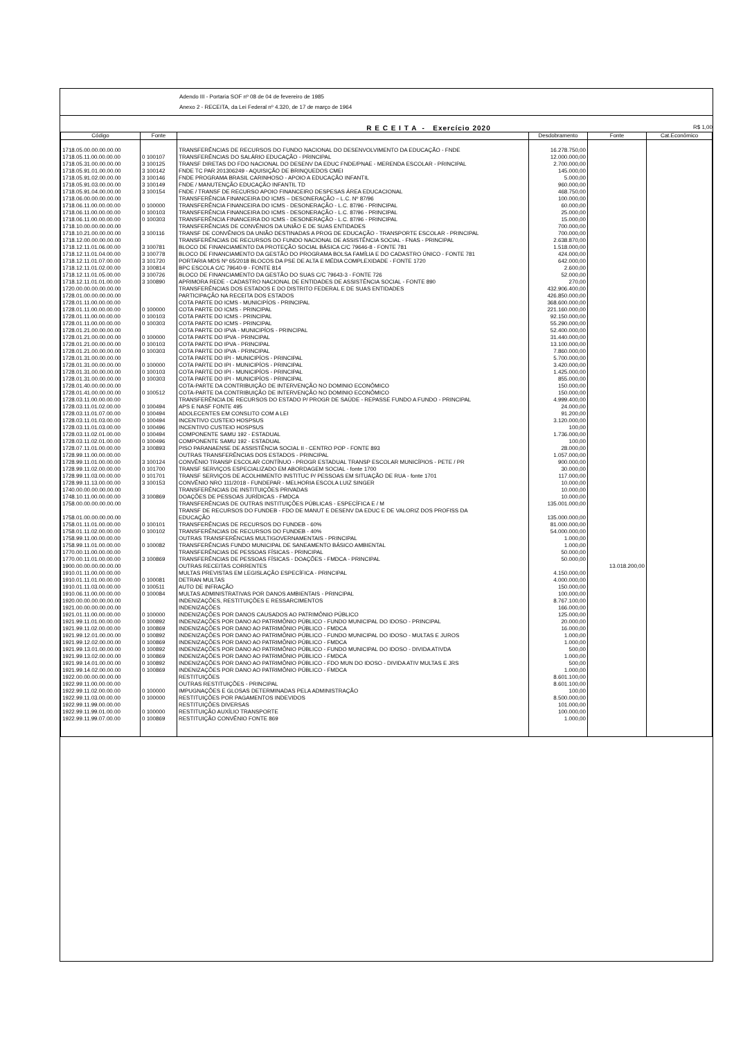Adendo III - Portaria SOF nº 08 de 04 de fevereiro de 1985
Anexo 2 - RECEITA, da Lei Federal nº 4.320, de 17 de março de 1964
R E C E I T A - Exercício 2020 R$ 1,00
| Código | Fonte | | Desdobramento | Fonte | Cat.Econômico |
| --- | --- | --- | --- | --- | --- |
| 1718.05.00.00.00.00.00 | | TRANSFERÊNCIAS DE RECURSOS DO FUNDO NACIONAL DO DESENVOLVIMENTO DA EDUCAÇÃO - FNDE | 16.278.750,00 | | |
| 1718.05.11.00.00.00.00 | 0 100107 | TRANSFERÊNCIAS DO SALÁRIO EDUCAÇÃO - PRINCIPAL | 12.000.000,00 | | |
| 1718.05.31.00.00.00.00 | 3 100125 | TRANSF DIRETAS DO FDO NACIONAL DO DESENV DA EDUC FNDE/PNAE - MERENDA ESCOLAR - PRINCIPAL | 2.700.000,00 | | |
| 1718.05.91.01.00.00.00 | 3 100142 | FNDE TC PAR 201306249 - AQUISIÇÃO DE BRINQUEDOS CMEI | 145.000,00 | | |
| 1718.05.91.02.00.00.00 | 3 100146 | FNDE PROGRAMA BRASIL CARINHOSO - APOIO A EDUCAÇÃO INFANTIL | 5.000,00 | | |
| 1718.05.91.03.00.00.00 | 3 100149 | FNDE / MANUTENÇÃO EDUCAÇÃO INFANTIL TD | 960.000,00 | | |
| 1718.05.91.04.00.00.00 | 3 100154 | FNDE / TRANSF DE RECURSO APOIO FINANCEIRO DESPESAS ÁREA EDUCACIONAL | 468.750,00 | | |
| 1718.06.00.00.00.00.00 | | TRANSFERÊNCIA FINANCEIRA DO ICMS – DESONERAÇÃO – L.C. Nº 87/96 | 100.000,00 | | |
| 1718.06.11.00.00.00.00 | 0 100000 | TRANSFERÊNCIA FINANCEIRA DO ICMS - DESONERAÇÃO - L.C. 87/96 - PRINCIPAL | 60.000,00 | | |
| 1718.06.11.00.00.00.00 | 0 100103 | TRANSFERÊNCIA FINANCEIRA DO ICMS - DESONERAÇÃO - L.C. 87/96 - PRINCIPAL | 25.000,00 | | |
| 1718.06.11.00.00.00.00 | 0 100303 | TRANSFERÊNCIA FINANCEIRA DO ICMS - DESONERAÇÃO - L.C. 87/96 - PRINCIPAL | 15.000,00 | | |
| 1718.10.00.00.00.00.00 | | TRANSFERÊNCIAS DE CONVÊNIOS DA UNIÃO E DE SUAS ENTIDADES | 700.000,00 | | |
| 1718.10.21.00.00.00.00 | 3 100116 | TRANSF DE CONVÊNIOS DA UNIÃO DESTINADAS A PROG DE EDUCAÇÃO - TRANSPORTE ESCOLAR - PRINCIPAL | 700.000,00 | | |
| 1718.12.00.00.00.00.00 | | TRANSFERÊNCIAS DE RECURSOS DO FUNDO NACIONAL DE ASSISTÊNCIA SOCIAL - FNAS - PRINCIPAL | 2.638.870,00 | | |
| 1718.12.11.01.06.00.00 | 3 100781 | BLOCO DE FINANCIAMENTO DA PROTEÇÃO SOCIAL BÁSICA C/C 79646-8 - FONTE 781 | 1.518.000,00 | | |
| 1718.12.11.01.04.00.00 | 3 100778 | BLOCO DE FINANCIAMENTO DA GESTÃO DO PROGRAMA BOLSA FAMÍLIA E DO CADASTRO ÚNICO - FONTE 781 | 424.000,00 | | |
| 1718.12.11.01.07.00.00 | 3 101720 | PORTARIA MDS Nº 65/2018 BLOCOS DA PSE DE ALTA E MÉDIA COMPLEXIDADE - FONTE 1720 | 642.000,00 | | |
| 1718.12.11.01.02.00.00 | 3 100814 | BPC ESCOLA C/C 79640-9 - FONTE 814 | 2.600,00 | | |
| 1718.12.11.01.05.00.00 | 3 100726 | BLOCO DE FINANCIAMENTO DA GESTÃO DO SUAS C/C 79643-3 - FONTE 726 | 52.000,00 | | |
| 1718.12.11.01.01.00.00 | 3 100890 | APRIMORA REDE - CADASTRO NACIONAL DE ENTIDADES DE ASSISTÊNCIA SOCIAL - FONTE 890 | 270,00 | | |
| 1720.00.00.00.00.00.00 | | TRANSFERÊNCIAS DOS ESTADOS E DO DISTRITO FEDERAL E DE SUAS ENTIDADES | 432.906.400,00 | | |
| 1728.01.00.00.00.00.00 | | PARTICIPAÇÃO NA RECEITA DOS ESTADOS | 426.850.000,00 | | |
| 1728.01.11.00.00.00.00 | | COTA PARTE DO ICMS - MUNICIPÍOS - PRINCIPAL | 368.600.000,00 | | |
| 1728.01.11.00.00.00.00 | 0 100000 | COTA PARTE DO ICMS - PRINCIPAL | 221.160.000,00 | | |
| 1728.01.11.00.00.00.00 | 0 100103 | COTA PARTE DO ICMS - PRINCIPAL | 92.150.000,00 | | |
| 1728.01.11.00.00.00.00 | 0 100303 | COTA PARTE DO ICMS - PRINCIPAL | 55.290.000,00 | | |
| 1728.01.21.00.00.00.00 | | COTA PARTE DO IPVA - MUNICIPÍOS - PRINCIPAL | 52.400.000,00 | | |
| 1728.01.21.00.00.00.00 | 0 100000 | COTA PARTE DO IPVA - PRINCIPAL | 31.440.000,00 | | |
| 1728.01.21.00.00.00.00 | 0 100103 | COTA PARTE DO IPVA - PRINCIPAL | 13.100.000,00 | | |
| 1728.01.21.00.00.00.00 | 0 100303 | COTA PARTE DO IPVA - PRINCIPAL | 7.860.000,00 | | |
| 1728.01.31.00.00.00.00 | | COTA PARTE DO IPI - MUNICIPÍOS - PRINCIPAL | 5.700.000,00 | | |
| 1728.01.31.00.00.00.00 | 0 100000 | COTA PARTE DO IPI - MUNICIPÍOS - PRINCIPAL | 3.420.000,00 | | |
| 1728.01.31.00.00.00.00 | 0 100103 | COTA PARTE DO IPI - MUNICIPÍOS - PRINCIPAL | 1.425.000,00 | | |
| 1728.01.31.00.00.00.00 | 0 100303 | COTA PARTE DO IPI - MUNICIPÍOS - PRINCIPAL | 855.000,00 | | |
| 1728.01.40.00.00.00.00 | | COTA-PARTE DA CONTRIBUIÇÃO DE INTERVENÇÃO NO DOMINIO ECONÔMICO | 150.000,00 | | |
| 1728.01.41.00.00.00.00 | 0 100512 | COTA-PARTE DA CONTRIBUIÇÃO DE INTERVENÇÃO NO DOMINIO ECONÔMICO | 150.000,00 | | |
| 1728.03.11.00.00.00.00 | | TRANSFERÊNCIA DE RECURSOS DO ESTADO P/ PROGR DE SAÚDE - REPASSE FUNDO A FUNDO - PRINCIPAL | 4.999.400,00 | | |
| 1728.03.11.01.02.00.00 | 0 100494 | APS E NASF FONTE 495 | 24.000,00 | | |
| 1728.03.11.01.07.00.00 | 0 100494 | ADOLECENTES EM CONSLITO COM A LEI | 91.200,00 | | |
| 1728.03.11.01.03.00.00 | 0 100494 | INCENTIVO CUSTEIO HOSPSUS | 3.120.000,00 | | |
| 1728.03.11.01.03.00.00 | 0 100496 | INCENTIVO CUSTEIO HOSPSUS | 100,00 | | |
| 1728.03.11.02.01.00.00 | 0 100494 | COMPONENTE SAMU 192 - ESTADUAL | 1.736.000,00 | | |
| 1728.03.11.02.01.00.00 | 0 100496 | COMPONENTE SAMU 192 - ESTADUAL | 100,00 | | |
| 1728.07.11.01.00.00.00 | 3 100893 | PISO PARANAENSE DE ASSISTÊNCIA SOCIAL II - CENTRO POP - FONTE 893 | 28.000,00 | | |
| 1728.99.11.00.00.00.00 | | OUTRAS TRANSFERÊNCIAS DOS ESTADOS - PRINCIPAL | 1.057.000,00 | | |
| 1728.99.11.01.00.00.00 | 3 100124 | CONVÊNIO TRANSP ESCOLAR CONTÍNUO - PROGR ESTADUAL TRANSP ESCOLAR MUNICÍPIOS - PETE / PR | 900.000,00 | | |
| 1728.99.11.02.00.00.00 | 0 101700 | TRANSF SERVIÇOS ESPECIALIZADO EM ABORDAGEM SOCIAL - fonte 1700 | 30.000,00 | | |
| 1728.99.11.03.00.00.00 | 0 101701 | TRANSF SERVIÇOS DE ACOLHIMENTO INSTITUC P/ PESSOAS EM SITUAÇÃO DE RUA - fonte 1701 | 117.000,00 | | |
| 1728.99.11.13.00.00.00 | 3 100153 | CONVÊNIO NRO 111/2018 - FUNDEPAR - MELHORIA ESCOLA LUIZ SINGER | 10.000,00 | | |
| 1740.00.00.00.00.00.00 | | TRANSFERÊNCIAS DE INSTITUIÇÕES PRIVADAS | 10.000,00 | | |
| 1748.10.11.00.00.00.00 | 3 100869 | DOAÇÕES DE PESSOAS JURÍDICAS - FMDCA | 10.000,00 | | |
| 1758.00.00.00.00.00.00 | | TRANSFERÊNCIAS DE OUTRAS INSTITUIÇÕES PÚBLICAS - ESPECÍFICA E / M | 135.001.000,00 | | |
| 1758.01.00.00.00.00.00 | | TRANSF DE RECURSOS DO FUNDEB - FDO DE MANUT E DESENV DA EDUC E DE VALORIZ DOS PROFISS DA EDUCAÇÃO | 135.000.000,00 | | |
| 1758.01.11.01.00.00.00 | 0 100101 | TRANSFERÊNCIAS DE RECURSOS DO FUNDEB - 60% | 81.000.000,00 | | |
| 1758.01.11.02.00.00.00 | 0 100102 | TRANSFERÊNCIAS DE RECURSOS DO FUNDEB - 40% | 54.000.000,00 | | |
| 1758.99.11.00.00.00.00 | | OUTRAS TRANSFERÊNCIAS MULTIGOVERNAMENTAIS - PRINCIPAL | 1.000,00 | | |
| 1758.99.11.01.00.00.00 | 0 100082 | TRANSFERÊNCIAS FUNDO MUNICIPAL DE SANEAMENTO BÁSICO AMBIENTAL | 1.000,00 | | |
| 1770.00.11.00.00.00.00 | | TRANSFERÊNCIAS DE PESSOAS FÍSICAS - PRINCIPAL | 50.000,00 | | |
| 1770.00.11.01.00.00.00 | 3 100869 | TRANSFERÊNCIAS DE PESSOAS FÍSICAS - DOAÇÕES - FMDCA - PRINCIPAL | 50.000,00 | | |
| 1900.00.00.00.00.00.00 | | OUTRAS RECEITAS CORRENTES | | 13.018.200,00 | |
| 1910.01.11.00.00.00.00 | | MULTAS PREVISTAS EM LEGISLAÇÃO ESPECÍFICA - PRINCIPAL | 4.150.000,00 | | |
| 1910.01.11.01.00.00.00 | 0 100081 | DETRAN MULTAS | 4.000.000,00 | | |
| 1910.01.11.03.00.00.00 | 0 100511 | AUTO DE INFRAÇÃO | 150.000,00 | | |
| 1910.06.11.00.00.00.00 | 0 100084 | MULTAS ADMINISTRATIVAS POR DANOS AMBIENTAIS - PRINCIPAL | 100.000,00 | | |
| 1920.00.00.00.00.00.00 | | INDENIZAÇÕES, RESTITUIÇÕES E RESSARCIMENTOS | 8.767.100,00 | | |
| 1921.00.00.00.00.00.00 | | INDENIZAÇÕES | 166.000,00 | | |
| 1921.01.11.00.00.00.00 | 0 100000 | INDENIZAÇÕES POR DANOS CAUSADOS AO PATRIMÔNIO PÚBLICO | 125.000,00 | | |
| 1921.99.11.01.00.00.00 | 0 100892 | INDENIZAÇÕES POR DANO AO PATRIMÔNIO PÚBLICO - FUNDO MUNICIPAL DO IDOSO - PRINCIPAL | 20.000,00 | | |
| 1921.99.11.02.00.00.00 | 0 100869 | INDENIZAÇÕES POR DANO AO PATRIMÔNIO PÚBLICO - FMDCA | 16.000,00 | | |
| 1921.99.12.01.00.00.00 | 0 100892 | INDENIZAÇÕES POR DANO AO PATRIMÔNIO PÚBLICO - FUNDO MUNICIPAL DO IDOSO - MULTAS E JUROS | 1.000,00 | | |
| 1921.99.12.02.00.00.00 | 0 100869 | INDENIZAÇÕES POR DANO AO PATRIMÔNIO PÚBLICO - FMDCA | 1.000,00 | | |
| 1921.99.13.01.00.00.00 | 0 100892 | INDENIZAÇÕES POR DANO AO PATRIMÔNIO PÚBLICO - FUNDO MUNICIPAL DO IDOSO - DIVIDA ATIVDA | 500,00 | | |
| 1921.99.13.02.00.00.00 | 0 100869 | INDENIZAÇÕES POR DANO AO PATRIMÔNIO PÚBLICO - FMDCA | 1.000,00 | | |
| 1921.99.14.01.00.00.00 | 0 100892 | INDENIZAÇÕES POR DANO AO PATRIMÔNIO PÚBLICO - FDO MUN DO IDOSO - DIVIDA ATIV MULTAS E JRS | 500,00 | | |
| 1921.99.14.02.00.00.00 | 0 100869 | INDENIZAÇÕES POR DANO AO PATRIMÔNIO PÚBLICO - FMDCA | 1.000,00 | | |
| 1922.00.00.00.00.00.00 | | RESTITUIÇÕES | 8.601.100,00 | | |
| 1922.99.11.00.00.00.00 | | OUTRAS RESTITUIÇÕES - PRINCIPAL | 8.601.100,00 | | |
| 1922.99.11.02.00.00.00 | 0 100000 | IMPUGNAÇÕES E GLOSAS DETERMINADAS PELA ADMINISTRAÇÃO | 100,00 | | |
| 1922.99.11.03.00.00.00 | 0 100000 | RESTITUIÇÕES POR PAGAMENTOS INDEVIDOS | 8.500.000,00 | | |
| 1922.99.11.99.00.00.00 | | RESTITUIÇÕES DIVERSAS | 101.000,00 | | |
| 1922.99.11.99.01.00.00 | 0 100000 | RESTITUIÇÃO AUXÍLIO TRANSPORTE | 100.000,00 | | |
| 1922.99.11.99.07.00.00 | 0 100869 | RESTITUIÇÃO CONVÊNIO FONTE 869 | 1.000,00 | | |